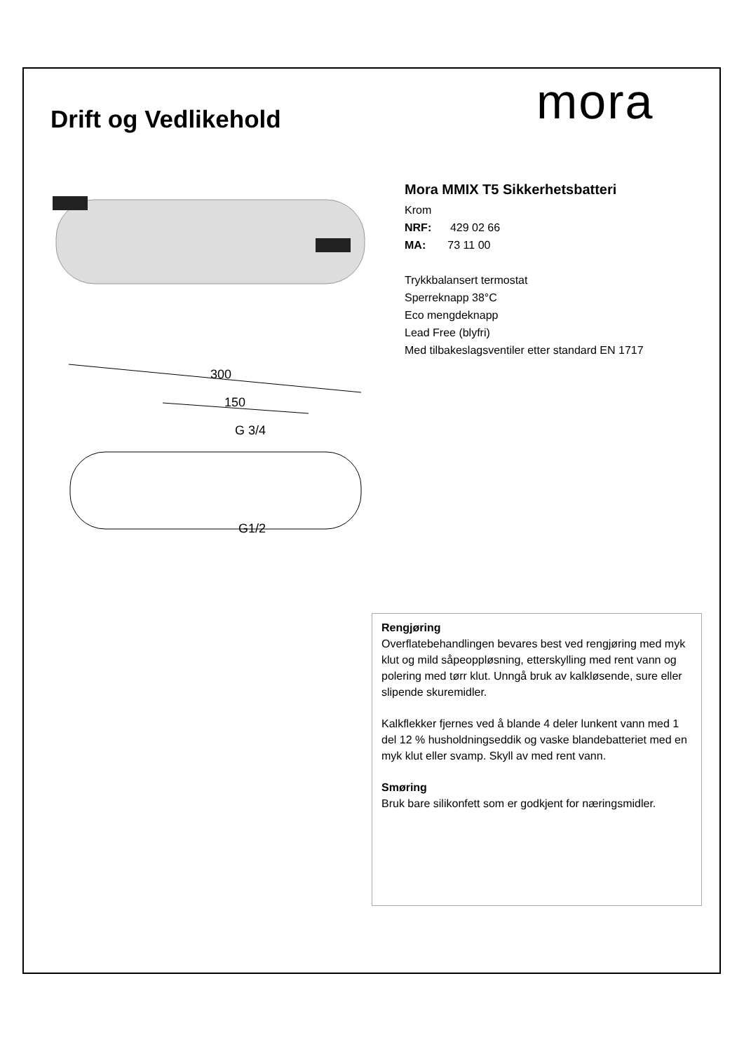mora
Drift og Vedlikehold
300
150
G 3/4
G1/2
Mora MMIX T5 Sikkerhetsbatteri
Krom
NRF: 429 02 66
MA: 73 11 00
Trykkbalansert termostat
Sperreknapp 38°C
Eco mengdeknapp
Lead Free (blyfri)
Med tilbakeslagsventiler etter standard EN 1717
Rengjøring
Overflatebehandlingen bevares best ved rengjøring med myk klut og mild såpeoppløsning, etterskylling med rent vann og polering med tørr klut. Unngå bruk av kalkløsende, sure eller slipende skuremidler.
Kalkflekker fjernes ved å blande 4 deler lunkent vann med 1 del 12 % husholdningseddik og vaske blandebatteriet med en myk klut eller svamp. Skyll av med rent vann.
Smøring
Bruk bare silikonfett som er godkjent for næringsmidler.